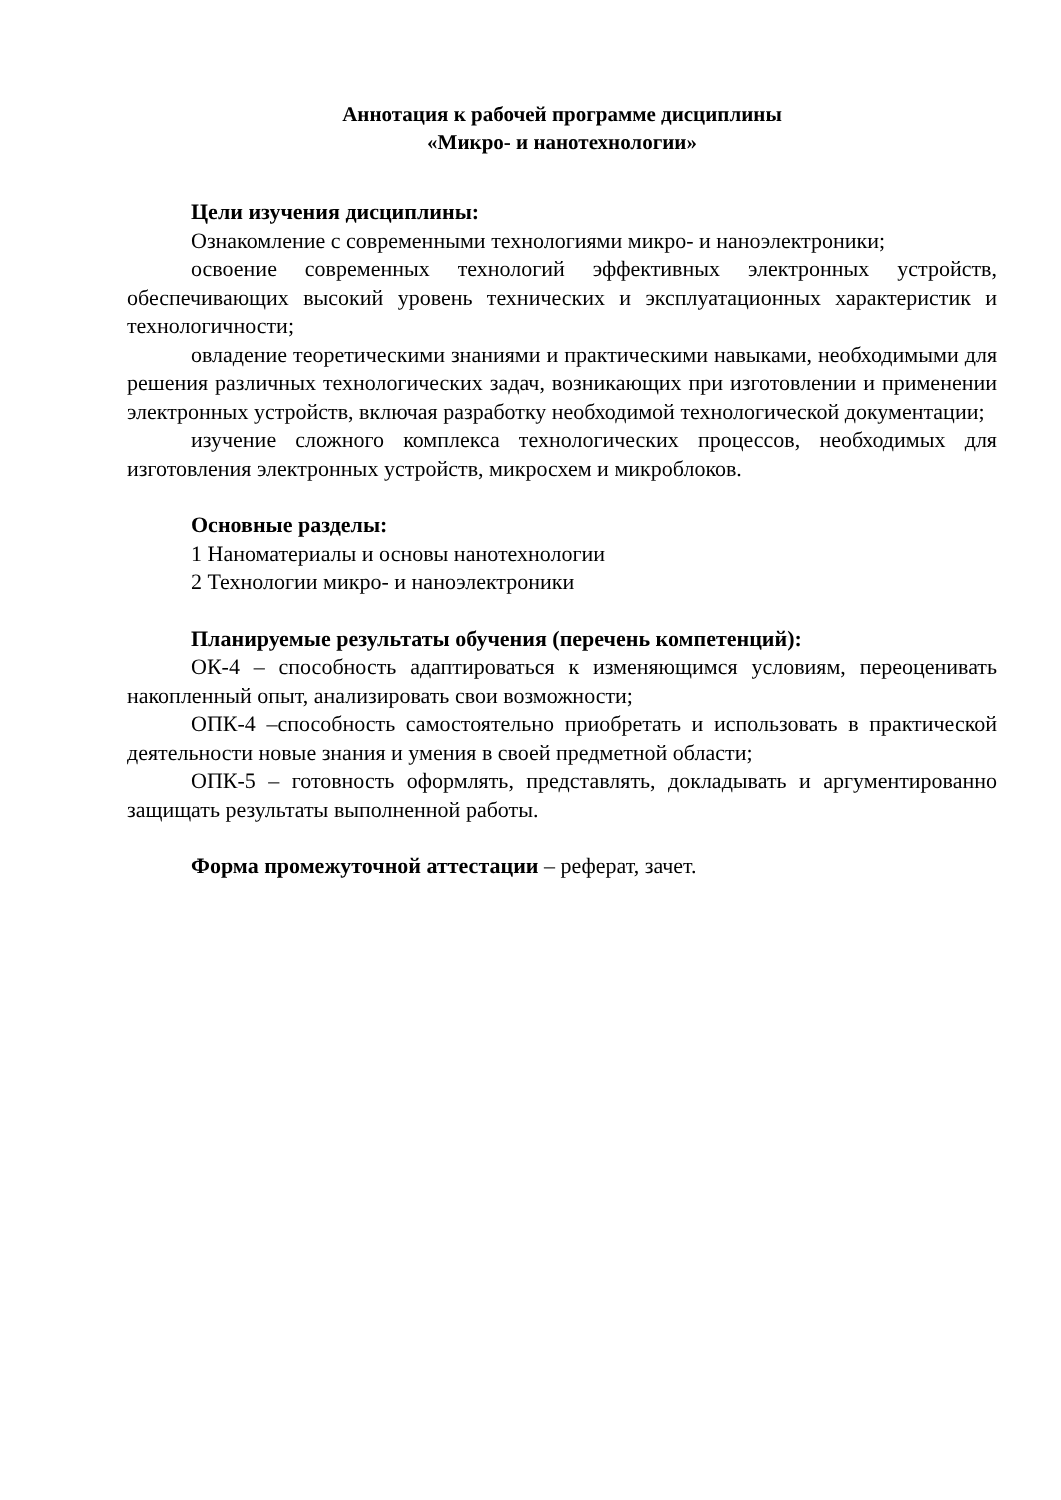Аннотация к рабочей программе дисциплины
«Микро- и нанотехнологии»
Цели изучения дисциплины:
Ознакомление с современными технологиями микро- и наноэлектроники;
освоение современных технологий эффективных электронных устройств, обеспечивающих высокий уровень технических и эксплуатационных характеристик и технологичности;
овладение теоретическими знаниями и практическими навыками, необходимыми для решения различных технологических задач, возникающих при изготовлении и применении электронных устройств, включая разработку необходимой технологической документации;
изучение сложного комплекса технологических процессов, необходимых для изготовления электронных устройств, микросхем и микроблоков.
Основные разделы:
1 Наноматериалы и основы нанотехнологии
2 Технологии микро- и наноэлектроники
Планируемые результаты обучения (перечень компетенций):
ОК-4 – способность адаптироваться к изменяющимся условиям, переоценивать накопленный опыт, анализировать свои возможности;
ОПК-4 –способность самостоятельно приобретать и использовать в практической деятельности новые знания и умения в своей предметной области;
ОПК-5 – готовность оформлять, представлять, докладывать и аргументированно защищать результаты выполненной работы.
Форма промежуточной аттестации – реферат, зачет.